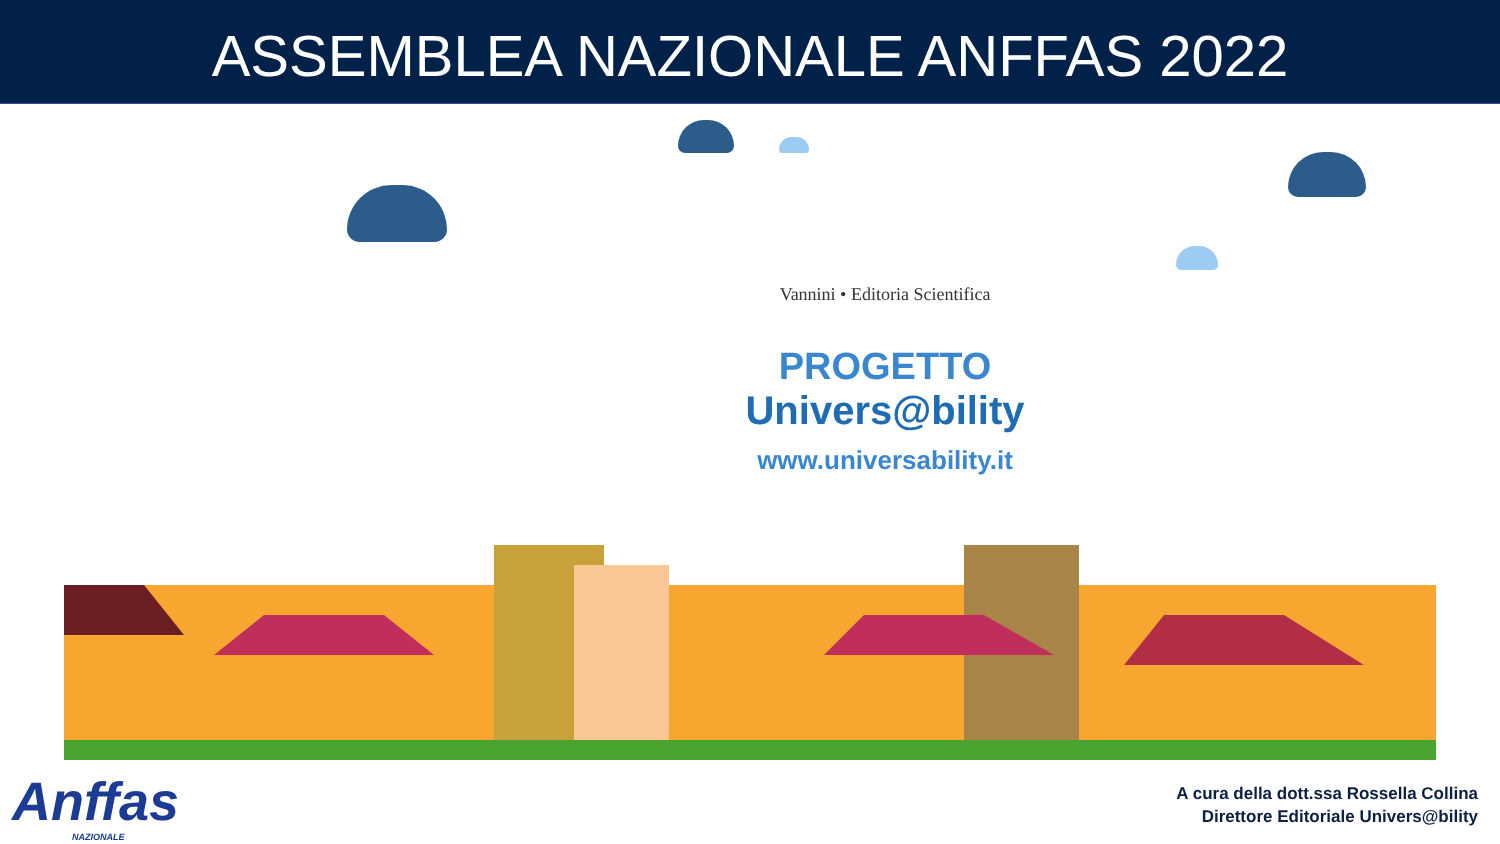ASSEMBLEA NAZIONALE ANFFAS 2022
Vannini • Editoria Scientifica
PROGETTO
Univers@bility
www.universability.it
Anffas
NAZIONALE
A cura della dott.ssa Rossella Collina
Direttore Editoriale Univers@bility